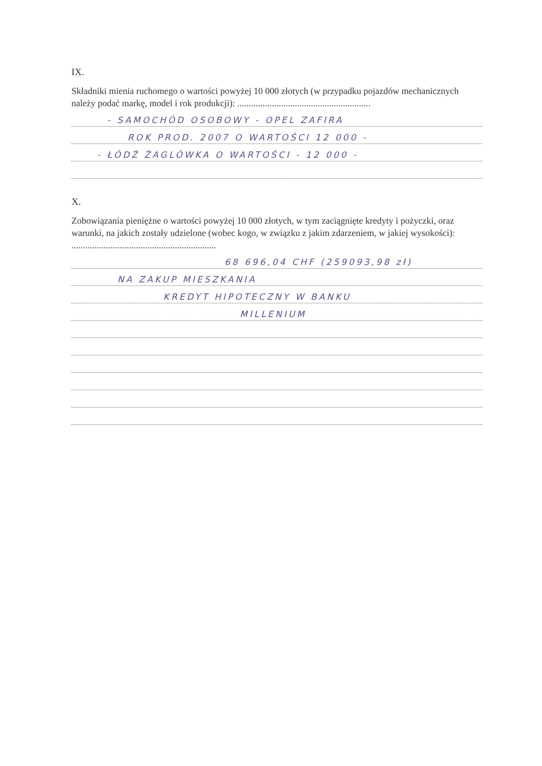IX.
Składniki mienia ruchomego o wartości powyżej 10 000 złotych (w przypadku pojazdów mechanicznych należy podać markę, model i rok produkcji): ..........................................................
- SAMOCHÓD OSOBOWY - OPEL ZAFIRA
ROK PROD. 2007 O WARTOŚCI 12 000 -
- ŁÓDŹ ŻAGLÓWKA O WARTOŚCI - 12 000 -
X.
Zobowiązania pieniężne o wartości powyżej 10 000 złotych, w tym zaciągnięte kredyty i pożyczki, oraz warunki, na jakich zostały udzielone (wobec kogo, w związku z jakim zdarzeniem, w jakiej wysokości): ...............................................................
68 696,04 CHF (259093,98 zł)
NA ZAKUP MIESZKANIA
KREDYT HIPOTECZNY W BANKU
MILLENIUM